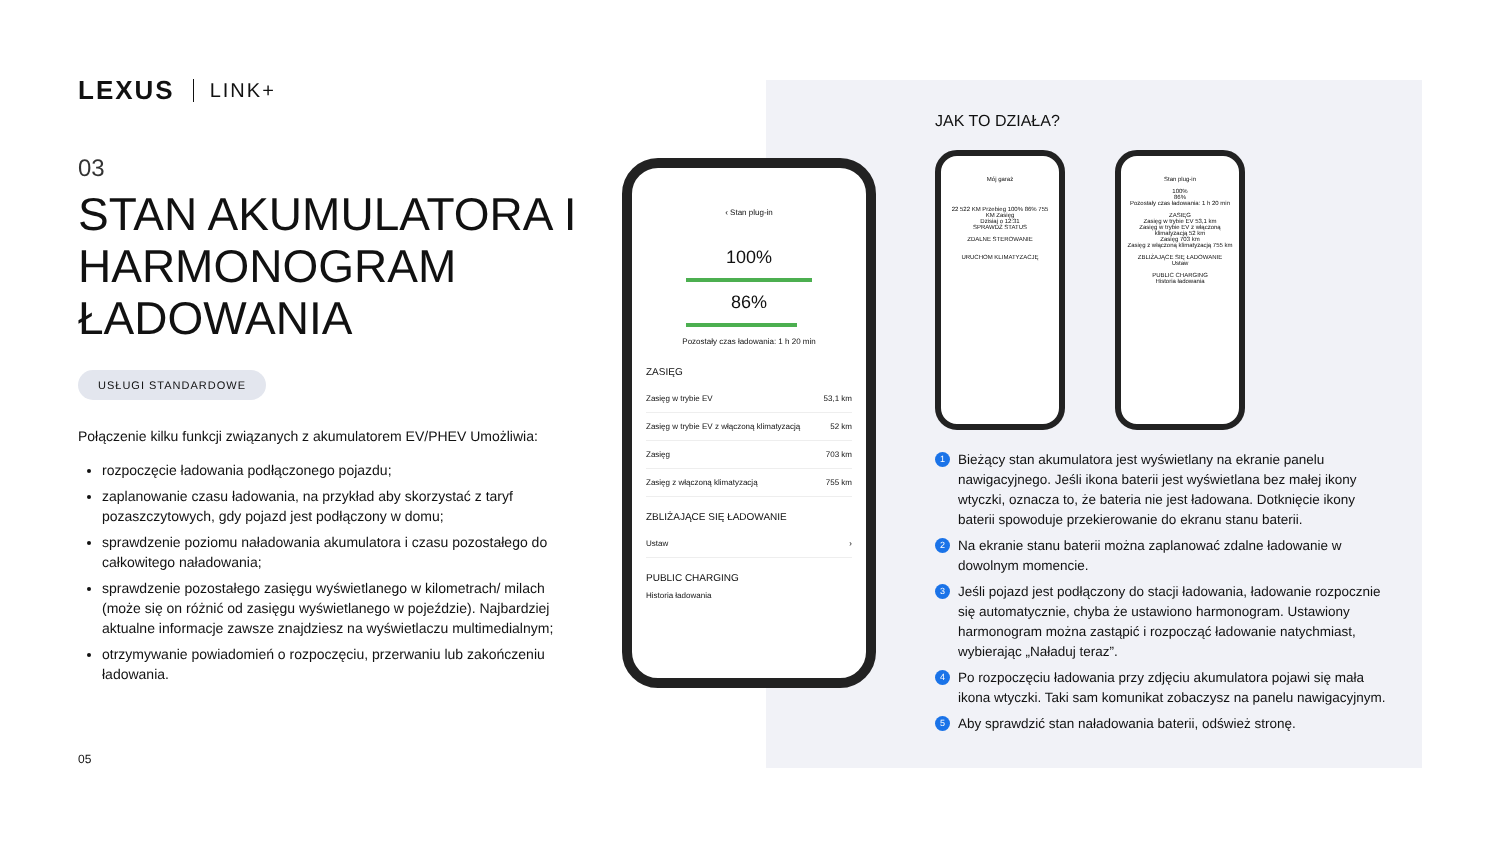LEXUS LINK+
03
STAN AKUMULATORA I HARMONOGRAM ŁADOWANIA
USŁUGI STANDARDOWE
Połączenie kilku funkcji związanych z akumulatorem EV/PHEV Umożliwia:
rozpoczęcie ładowania podłączonego pojazdu;
zaplanowanie czasu ładowania, na przykład aby skorzystać z taryf pozaszczytowych, gdy pojazd jest podłączony w domu;
sprawdzenie poziomu naładowania akumulatora i czasu pozostałego do całkowitego naładowania;
sprawdzenie pozostałego zasięgu wyświetlanego w kilometrach/ milach (może się on różnić od zasięgu wyświetlanego w pojeździe). Najbardziej aktualne informacje zawsze znajdziesz na wyświetlaczu multimedialnym;
otrzymywanie powiadomień o rozpoczęciu, przerwaniu lub zakończeniu ładowania.
05
‹ Stan plug-in
100%
86%
Pozostały czas ładowania: 1 h 20 min
ZASIĘG
Zasięg w trybie EV 53,1 km
Zasięg w trybie EV z włączoną klimatyzacją 52 km
Zasięg 703 km
Zasięg z włączoną klimatyzacją 755 km
ZBLIŻAJĄCE SIĘ ŁADOWANIE
Ustaw ›
PUBLIC CHARGING
Historia ładowania
JAK TO DZIAŁA?
Mój garaż
22 522 KM Przebieg 100% 86% 755 KM Zasięg
Dzisiaj o 12:31
SPRAWDŹ STATUS
ZDALNE STEROWANIE
URUCHOM KLIMATYZACJĘ
Stan plug-in
100%
86%
Pozostały czas ładowania: 1 h 20 min
ZASIĘG
Zasięg w trybie EV 53,1 km
Zasięg w trybie EV z włączoną klimatyzacją 52 km
Zasięg 703 km
Zasięg z włączoną klimatyzacją 755 km
ZBLIŻAJĄCE SIĘ ŁADOWANIE
Ustaw
PUBLIC CHARGING
Historia ładowania
1 Bieżący stan akumulatora jest wyświetlany na ekranie panelu nawigacyjnego. Jeśli ikona baterii jest wyświetlana bez małej ikony wtyczki, oznacza to, że bateria nie jest ładowana. Dotknięcie ikony baterii spowoduje przekierowanie do ekranu stanu baterii.
2 Na ekranie stanu baterii można zaplanować zdalne ładowanie w dowolnym momencie.
3 Jeśli pojazd jest podłączony do stacji ładowania, ładowanie rozpocznie się automatycznie, chyba że ustawiono harmonogram. Ustawiony harmonogram można zastąpić i rozpocząć ładowanie natychmiast, wybierając „Naładuj teraz”.
4 Po rozpoczęciu ładowania przy zdjęciu akumulatora pojawi się mała ikona wtyczki. Taki sam komunikat zobaczysz na panelu nawigacyjnym.
5 Aby sprawdzić stan naładowania baterii, odśwież stronę.